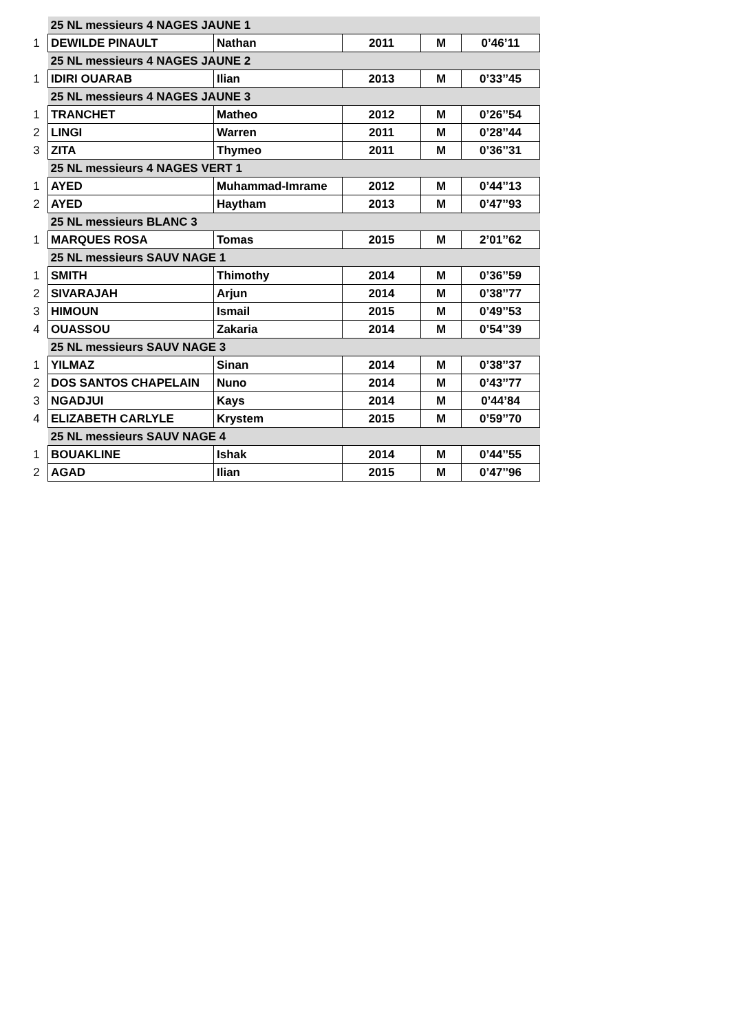| | 25 NL messieurs 4 NAGES JAUNE 1 | | | | |
| 1 | DEWILDE PINAULT | Nathan | 2011 | M | 0’46’11 |
| | 25 NL messieurs 4 NAGES JAUNE 2 | | | | |
| 1 | IDIRI OUARAB | Ilian | 2013 | M | 0’33’’45 |
| | 25 NL messieurs 4 NAGES JAUNE 3 | | | | |
| 1 | TRANCHET | Matheo | 2012 | M | 0’26’’54 |
| 2 | LINGI | Warren | 2011 | M | 0’28’’44 |
| 3 | ZITA | Thymeo | 2011 | M | 0’36’’31 |
| | 25 NL messieurs 4 NAGES VERT 1 | | | | |
| 1 | AYED | Muhammad-Imrame | 2012 | M | 0’44’’13 |
| 2 | AYED | Haytham | 2013 | M | 0’47’’93 |
| | 25 NL messieurs BLANC 3 | | | | |
| 1 | MARQUES ROSA | Tomas | 2015 | M | 2’01’’62 |
| | 25 NL messieurs SAUV NAGE 1 | | | | |
| 1 | SMITH | Thimothy | 2014 | M | 0’36’’59 |
| 2 | SIVARAJAH | Arjun | 2014 | M | 0’38’’77 |
| 3 | HIMOUN | Ismail | 2015 | M | 0’49’’53 |
| 4 | OUASSOU | Zakaria | 2014 | M | 0’54’’39 |
| | 25 NL messieurs SAUV NAGE 3 | | | | |
| 1 | YILMAZ | Sinan | 2014 | M | 0’38’’37 |
| 2 | DOS SANTOS CHAPELAIN | Nuno | 2014 | M | 0’43’’77 |
| 3 | NGADJUI | Kays | 2014 | M | 0’44’84 |
| 4 | ELIZABETH CARLYLE | Krystem | 2015 | M | 0’59’’70 |
| | 25 NL messieurs SAUV NAGE 4 | | | | |
| 1 | BOUAKLINE | Ishak | 2014 | M | 0’44’’55 |
| 2 | AGAD | Ilian | 2015 | M | 0’47’’96 |